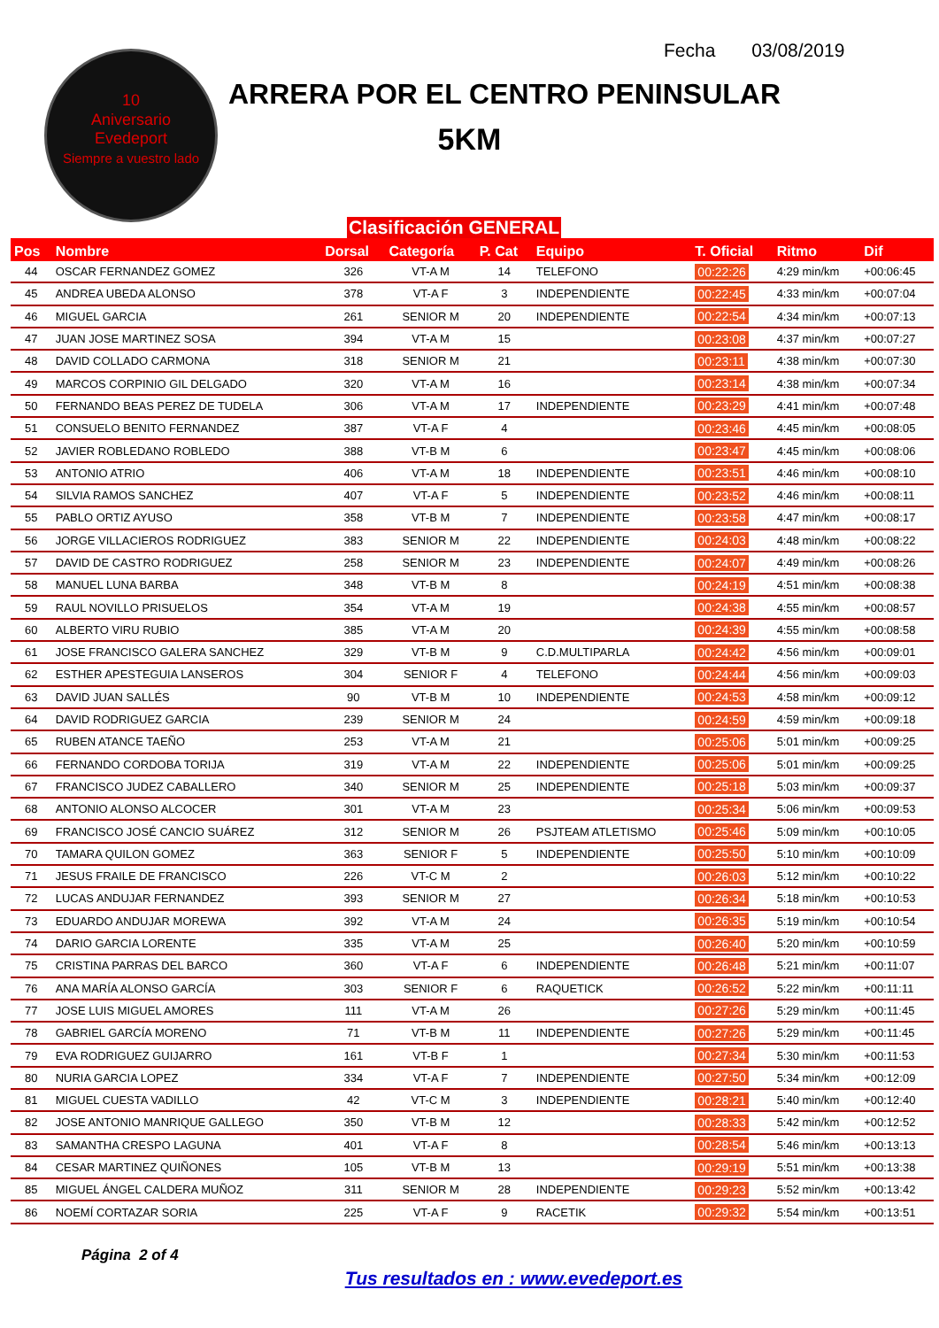10
Aniversario
Evedeport
Siempre a vuestro lado
Fecha 03/08/2019
ARRERA POR EL CENTRO PENINSULAR
5KM
Clasificación GENERAL
| Pos | Nombre | Dorsal | Categoría | P. Cat | Equipo | T. Oficial | Ritmo | Dif |
| --- | --- | --- | --- | --- | --- | --- | --- | --- |
| 44 | OSCAR FERNANDEZ GOMEZ | 326 | VT-A M | 14 | TELEFONO | 00:22:26 | 4:29 min/km | +00:06:45 |
| 45 | ANDREA UBEDA ALONSO | 378 | VT-A F | 3 | INDEPENDIENTE | 00:22:45 | 4:33 min/km | +00:07:04 |
| 46 | MIGUEL GARCIA | 261 | SENIOR M | 20 | INDEPENDIENTE | 00:22:54 | 4:34 min/km | +00:07:13 |
| 47 | JUAN JOSE MARTINEZ SOSA | 394 | VT-A M | 15 | | 00:23:08 | 4:37 min/km | +00:07:27 |
| 48 | DAVID COLLADO CARMONA | 318 | SENIOR M | 21 | | 00:23:11 | 4:38 min/km | +00:07:30 |
| 49 | MARCOS CORPINIO GIL DELGADO | 320 | VT-A M | 16 | | 00:23:14 | 4:38 min/km | +00:07:34 |
| 50 | FERNANDO BEAS PEREZ DE TUDELA | 306 | VT-A M | 17 | INDEPENDIENTE | 00:23:29 | 4:41 min/km | +00:07:48 |
| 51 | CONSUELO BENITO FERNANDEZ | 387 | VT-A F | 4 | | 00:23:46 | 4:45 min/km | +00:08:05 |
| 52 | JAVIER ROBLEDANO ROBLEDO | 388 | VT-B M | 6 | | 00:23:47 | 4:45 min/km | +00:08:06 |
| 53 | ANTONIO ATRIO | 406 | VT-A M | 18 | INDEPENDIENTE | 00:23:51 | 4:46 min/km | +00:08:10 |
| 54 | SILVIA RAMOS SANCHEZ | 407 | VT-A F | 5 | INDEPENDIENTE | 00:23:52 | 4:46 min/km | +00:08:11 |
| 55 | PABLO ORTIZ AYUSO | 358 | VT-B M | 7 | INDEPENDIENTE | 00:23:58 | 4:47 min/km | +00:08:17 |
| 56 | JORGE VILLACIEROS RODRIGUEZ | 383 | SENIOR M | 22 | INDEPENDIENTE | 00:24:03 | 4:48 min/km | +00:08:22 |
| 57 | DAVID DE CASTRO RODRIGUEZ | 258 | SENIOR M | 23 | INDEPENDIENTE | 00:24:07 | 4:49 min/km | +00:08:26 |
| 58 | MANUEL LUNA BARBA | 348 | VT-B M | 8 | | 00:24:19 | 4:51 min/km | +00:08:38 |
| 59 | RAUL NOVILLO PRISUELOS | 354 | VT-A M | 19 | | 00:24:38 | 4:55 min/km | +00:08:57 |
| 60 | ALBERTO VIRU RUBIO | 385 | VT-A M | 20 | | 00:24:39 | 4:55 min/km | +00:08:58 |
| 61 | JOSE FRANCISCO GALERA SANCHEZ | 329 | VT-B M | 9 | C.D.MULTIPARLA | 00:24:42 | 4:56 min/km | +00:09:01 |
| 62 | ESTHER APESTEGUIA LANSEROS | 304 | SENIOR F | 4 | TELEFONO | 00:24:44 | 4:56 min/km | +00:09:03 |
| 63 | DAVID JUAN SALLÉS | 90 | VT-B M | 10 | INDEPENDIENTE | 00:24:53 | 4:58 min/km | +00:09:12 |
| 64 | DAVID RODRIGUEZ GARCIA | 239 | SENIOR M | 24 | | 00:24:59 | 4:59 min/km | +00:09:18 |
| 65 | RUBEN ATANCE TAEÑO | 253 | VT-A M | 21 | | 00:25:06 | 5:01 min/km | +00:09:25 |
| 66 | FERNANDO CORDOBA TORIJA | 319 | VT-A M | 22 | INDEPENDIENTE | 00:25:06 | 5:01 min/km | +00:09:25 |
| 67 | FRANCISCO JUDEZ CABALLERO | 340 | SENIOR M | 25 | INDEPENDIENTE | 00:25:18 | 5:03 min/km | +00:09:37 |
| 68 | ANTONIO ALONSO ALCOCER | 301 | VT-A M | 23 | | 00:25:34 | 5:06 min/km | +00:09:53 |
| 69 | FRANCISCO JOSÉ CANCIO SUÁREZ | 312 | SENIOR M | 26 | PSJTEAM ATLETISMO | 00:25:46 | 5:09 min/km | +00:10:05 |
| 70 | TAMARA QUILON GOMEZ | 363 | SENIOR F | 5 | INDEPENDIENTE | 00:25:50 | 5:10 min/km | +00:10:09 |
| 71 | JESUS FRAILE DE FRANCISCO | 226 | VT-C M | 2 | | 00:26:03 | 5:12 min/km | +00:10:22 |
| 72 | LUCAS ANDUJAR FERNANDEZ | 393 | SENIOR M | 27 | | 00:26:34 | 5:18 min/km | +00:10:53 |
| 73 | EDUARDO ANDUJAR MOREWA | 392 | VT-A M | 24 | | 00:26:35 | 5:19 min/km | +00:10:54 |
| 74 | DARIO GARCIA LORENTE | 335 | VT-A M | 25 | | 00:26:40 | 5:20 min/km | +00:10:59 |
| 75 | CRISTINA PARRAS DEL BARCO | 360 | VT-A F | 6 | INDEPENDIENTE | 00:26:48 | 5:21 min/km | +00:11:07 |
| 76 | ANA MARÍA ALONSO GARCÍA | 303 | SENIOR F | 6 | RAQUETICK | 00:26:52 | 5:22 min/km | +00:11:11 |
| 77 | JOSE LUIS MIGUEL AMORES | 111 | VT-A M | 26 | | 00:27:26 | 5:29 min/km | +00:11:45 |
| 78 | GABRIEL GARCÍA MORENO | 71 | VT-B M | 11 | INDEPENDIENTE | 00:27:26 | 5:29 min/km | +00:11:45 |
| 79 | EVA RODRIGUEZ GUIJARRO | 161 | VT-B F | 1 | | 00:27:34 | 5:30 min/km | +00:11:53 |
| 80 | NURIA GARCIA LOPEZ | 334 | VT-A F | 7 | INDEPENDIENTE | 00:27:50 | 5:34 min/km | +00:12:09 |
| 81 | MIGUEL CUESTA VADILLO | 42 | VT-C M | 3 | INDEPENDIENTE | 00:28:21 | 5:40 min/km | +00:12:40 |
| 82 | JOSE ANTONIO MANRIQUE GALLEGO | 350 | VT-B M | 12 | | 00:28:33 | 5:42 min/km | +00:12:52 |
| 83 | SAMANTHA CRESPO LAGUNA | 401 | VT-A F | 8 | | 00:28:54 | 5:46 min/km | +00:13:13 |
| 84 | CESAR MARTINEZ QUIÑONES | 105 | VT-B M | 13 | | 00:29:19 | 5:51 min/km | +00:13:38 |
| 85 | MIGUEL ÁNGEL CALDERA MUÑOZ | 311 | SENIOR M | 28 | INDEPENDIENTE | 00:29:23 | 5:52 min/km | +00:13:42 |
| 86 | NOEMÍ CORTAZAR SORIA | 225 | VT-A F | 9 | RACETIK | 00:29:32 | 5:54 min/km | +00:13:51 |
Página 2 of 4
Tus resultados en : www.evedeport.es